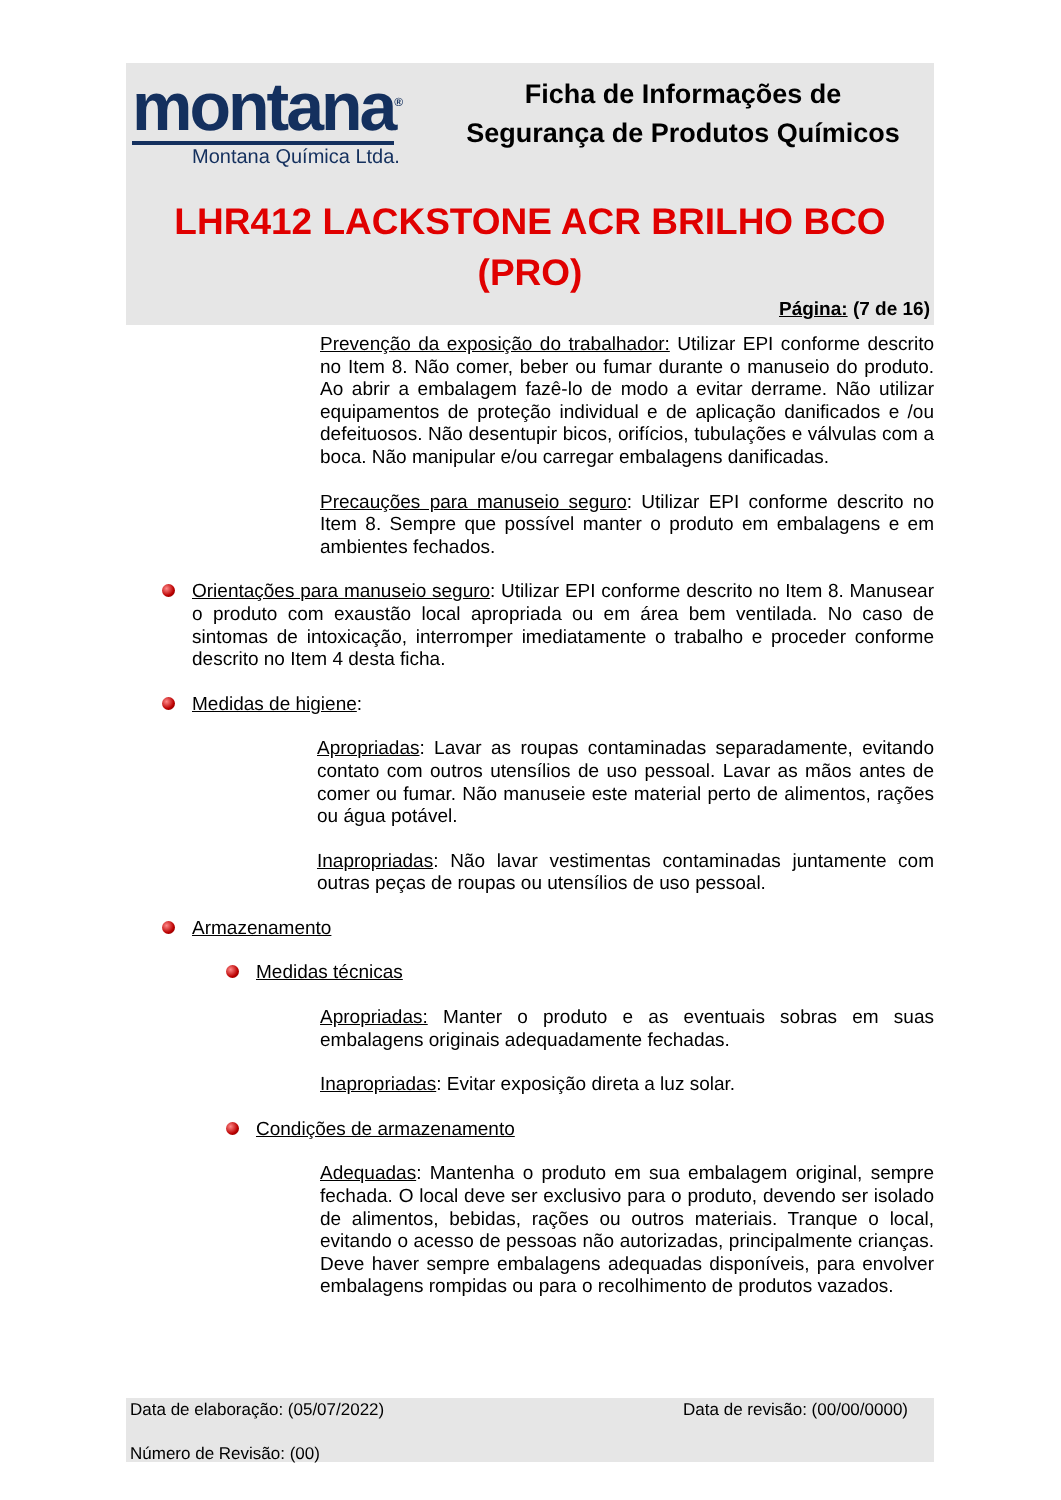montana<sup>®</sup>
Montana Química Ltda.
Ficha de Informações de
Segurança de Produtos Químicos
LHR412 LACKSTONE ACR BRILHO BCO
(PRO)
Página: (7 de 16)
Prevenção da exposição do trabalhador: Utilizar EPI conforme descrito no Item 8. Não comer, beber ou fumar durante o manuseio do produto. Ao abrir a embalagem fazê-lo de modo a evitar derrame. Não utilizar equipamentos de proteção individual e de aplicação danificados e /ou defeituosos. Não desentupir bicos, orifícios, tubulações e válvulas com a boca. Não manipular e/ou carregar embalagens danificadas.
Precauções para manuseio seguro: Utilizar EPI conforme descrito no Item 8. Sempre que possível manter o produto em embalagens e em ambientes fechados.
Orientações para manuseio seguro: Utilizar EPI conforme descrito no Item 8. Manusear o produto com exaustão local apropriada ou em área bem ventilada. No caso de sintomas de intoxicação, interromper imediatamente o trabalho e proceder conforme descrito no Item 4 desta ficha.
Medidas de higiene:
Apropriadas: Lavar as roupas contaminadas separadamente, evitando contato com outros utensílios de uso pessoal. Lavar as mãos antes de comer ou fumar. Não manuseie este material perto de alimentos, rações ou água potável.
Inapropriadas: Não lavar vestimentas contaminadas juntamente com outras peças de roupas ou utensílios de uso pessoal.
Armazenamento
Medidas técnicas
Apropriadas: Manter o produto e as eventuais sobras em suas embalagens originais adequadamente fechadas.
Inapropriadas: Evitar exposição direta a luz solar.
Condições de armazenamento
Adequadas: Mantenha o produto em sua embalagem original, sempre fechada. O local deve ser exclusivo para o produto, devendo ser isolado de alimentos, bebidas, rações ou outros materiais. Tranque o local, evitando o acesso de pessoas não autorizadas, principalmente crianças. Deve haver sempre embalagens adequadas disponíveis, para envolver embalagens rompidas ou para o recolhimento de produtos vazados.
Data de elaboração: (05/07/2022) Data de revisão: (00/00/0000)
Número de Revisão: (00)